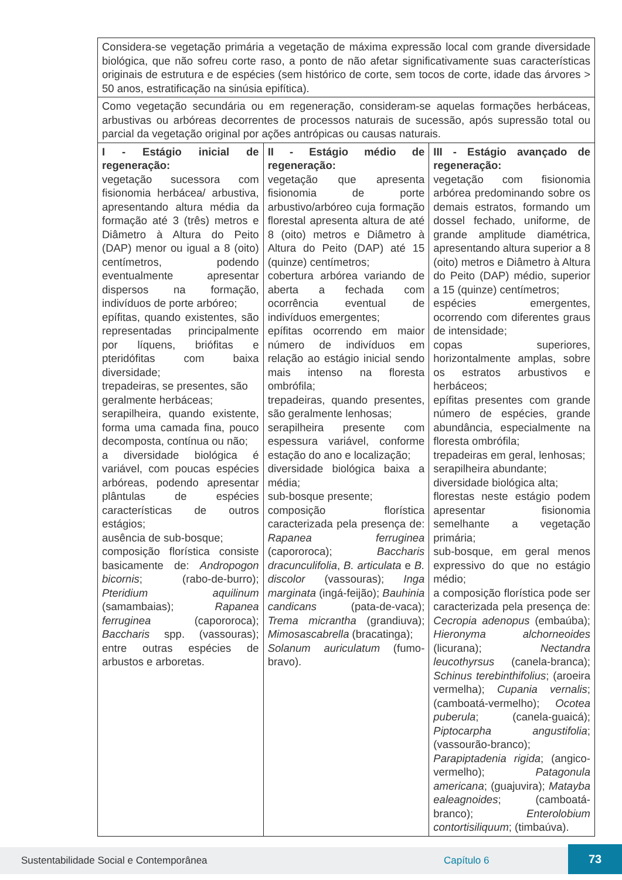| Considera-se vegetação primária a vegetação de máxima expressão local com grande diversidade biológica, que não sofreu corte raso, a ponto de não afetar significativamente suas características originais de estrutura e de espécies (sem histórico de corte, sem tocos de corte, idade das árvores > 50 anos, estratificação na sinúsia epifítica). | | |
| Como vegetação secundária ou em regeneração, consideram-se aquelas formações herbáceas, arbustivas ou arbóreas decorrentes de processos naturais de sucessão, após supressão total ou parcial da vegetação original por ações antrópicas ou causas naturais. | | |
| I - Estágio inicial de regeneração: vegetação sucessora com fisionomia herbácea/ arbustiva, apresentando altura média da formação até 3 (três) metros e Diâmetro à Altura do Peito (DAP) menor ou igual a 8 (oito) centímetros, podendo eventualmente apresentar dispersos na formação, indivíduos de porte arbóreo; epífitas, quando existentes, são representadas principalmente por líquens, briófitas e pteridófitas com baixa diversidade; trepadeiras, se presentes, são geralmente herbáceas; serapilheira, quando existente, forma uma camada fina, pouco decomposta, contínua ou não; a diversidade biológica é variável, com poucas espécies arbóreas, podendo apresentar plântulas de espécies características de outros estágios; ausência de sub-bosque; composição florística consiste basicamente de: Andropogon bicornis ; (rabo-de-burro); Pteridium aquilinum (samambaias); Rapanea ferruginea (capororoca); Baccharis spp. (vassouras); entre outras espécies de arbustos e arboretas. | II - Estágio médio de regeneração: vegetação que apresenta fisionomia de porte arbustivo/arbóreo cuja formação florestal apresenta altura de até 8 (oito) metros e Diâmetro à Altura do Peito (DAP) até 15 (quinze) centímetros; cobertura arbórea variando de aberta a fechada com ocorrência eventual de indivíduos emergentes; epífitas ocorrendo em maior número de indivíduos em relação ao estágio inicial sendo mais intenso na floresta ombrófila; trepadeiras, quando presentes, são geralmente lenhosas; serapilheira presente com espessura variável, conforme estação do ano e localização; diversidade biológica baixa a média; sub-bosque presente; composição florística caracterizada pela presença de: Rapanea ferruginea (capororoca); Baccharis dracunculifolia , B. articulata e B. discolor (vassouras); Inga marginata (ingá-feijão); Bauhinia candicans (pata-de-vaca); Trema micrantha (grandiuva); Mimosascabrella (bracatinga); Solanum auriculatum (fumo-bravo). | III - Estágio avançado de regeneração: vegetação com fisionomia arbórea predominando sobre os demais estratos, formando um dossel fechado, uniforme, de grande amplitude diamétrica, apresentando altura superior a 8 (oito) metros e Diâmetro à Altura do Peito (DAP) médio, superior a 15 (quinze) centímetros; espécies emergentes, ocorrendo com diferentes graus de intensidade; copas superiores, horizontalmente amplas, sobre os estratos arbustivos e herbáceos; epífitas presentes com grande número de espécies, grande abundância, especialmente na floresta ombrófila; trepadeiras em geral, lenhosas; serapilheira abundante; diversidade biológica alta; florestas neste estágio podem apresentar fisionomia semelhante a vegetação primária; sub-bosque, em geral menos expressivo do que no estágio médio; a composição florística pode ser caracterizada pela presença de: Cecropia adenopus (embaúba); Hieronyma alchorneoides (licurana); Nectandra leucothyrsus (canela-branca); Schinus terebinthifolius ; (aroeira vermelha); Cupania vernalis ; (camboatá-vermelho); Ocotea puberula ; (canela-guaicá); Piptocarpha angustifolia ; (vassourão-branco); Parapiptadenia rigida ; (angico-vermelho); Patagonula americana ; (guajuvira); Matayba ealeagnoides ; (camboatá-branco); Enterolobium contortisiliquum ; (timbaúva). |
Sustentabilidade Social e Contemporânea Capítulo 6
73